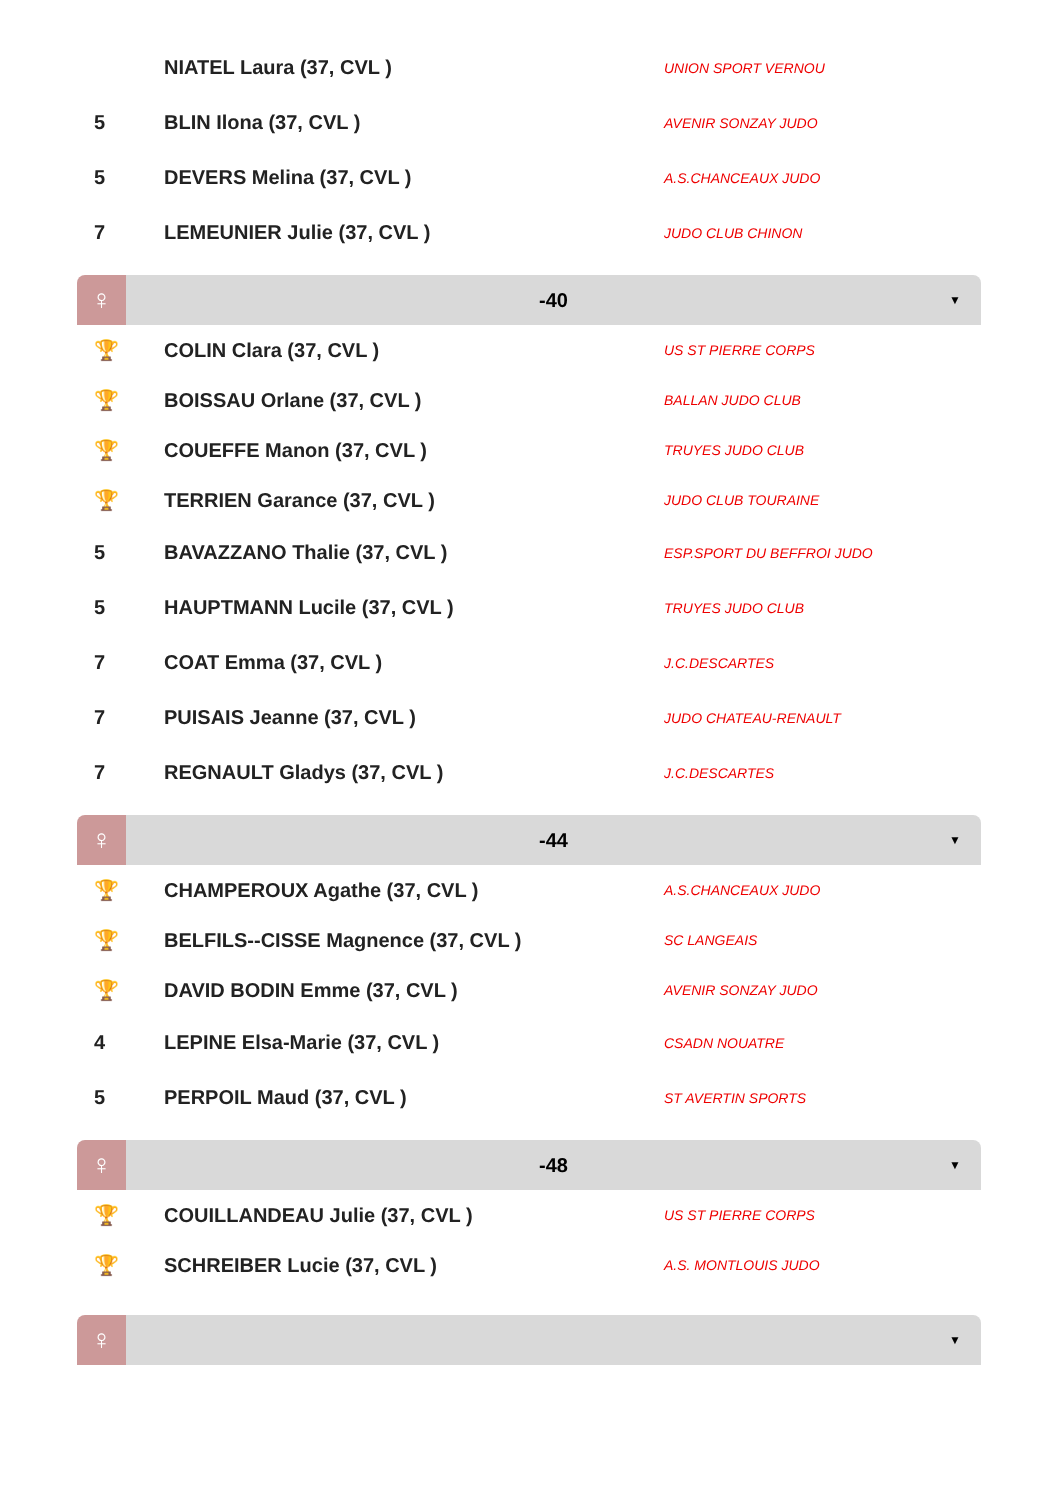| | NIATEL Laura (37, CVL ) | UNION SPORT VERNOU |
| 5 | BLIN Ilona (37, CVL ) | AVENIR SONZAY JUDO |
| 5 | DEVERS Melina (37, CVL ) | A.S.CHANCEAUX JUDO |
| 7 | LEMEUNIER Julie (37, CVL ) | JUDO CLUB CHINON |
♀
-40 ▼
| 🏆 | COLIN Clara (37, CVL ) | US ST PIERRE CORPS |
| 🏆 | BOISSAU Orlane (37, CVL ) | BALLAN JUDO CLUB |
| 🏆 | COUEFFE Manon (37, CVL ) | TRUYES JUDO CLUB |
| 🏆 | TERRIEN Garance (37, CVL ) | JUDO CLUB TOURAINE |
| 5 | BAVAZZANO Thalie (37, CVL ) | ESP.SPORT DU BEFFROI JUDO |
| 5 | HAUPTMANN Lucile (37, CVL ) | TRUYES JUDO CLUB |
| 7 | COAT Emma (37, CVL ) | J.C.DESCARTES |
| 7 | PUISAIS Jeanne (37, CVL ) | JUDO CHATEAU-RENAULT |
| 7 | REGNAULT Gladys (37, CVL ) | J.C.DESCARTES |
♀
-44 ▼
| 🏆 | CHAMPEROUX Agathe (37, CVL ) | A.S.CHANCEAUX JUDO |
| 🏆 | BELFILS--CISSE Magnence (37, CVL ) | SC LANGEAIS |
| 🏆 | DAVID BODIN Emme (37, CVL ) | AVENIR SONZAY JUDO |
| 4 | LEPINE Elsa-Marie (37, CVL ) | CSADN NOUATRE |
| 5 | PERPOIL Maud (37, CVL ) | ST AVERTIN SPORTS |
♀
-48 ▼
| 🏆 | COUILLANDEAU Julie (37, CVL ) | US ST PIERRE CORPS |
| 🏆 | SCHREIBER Lucie (37, CVL ) | A.S. MONTLOUIS JUDO |
♀
▼